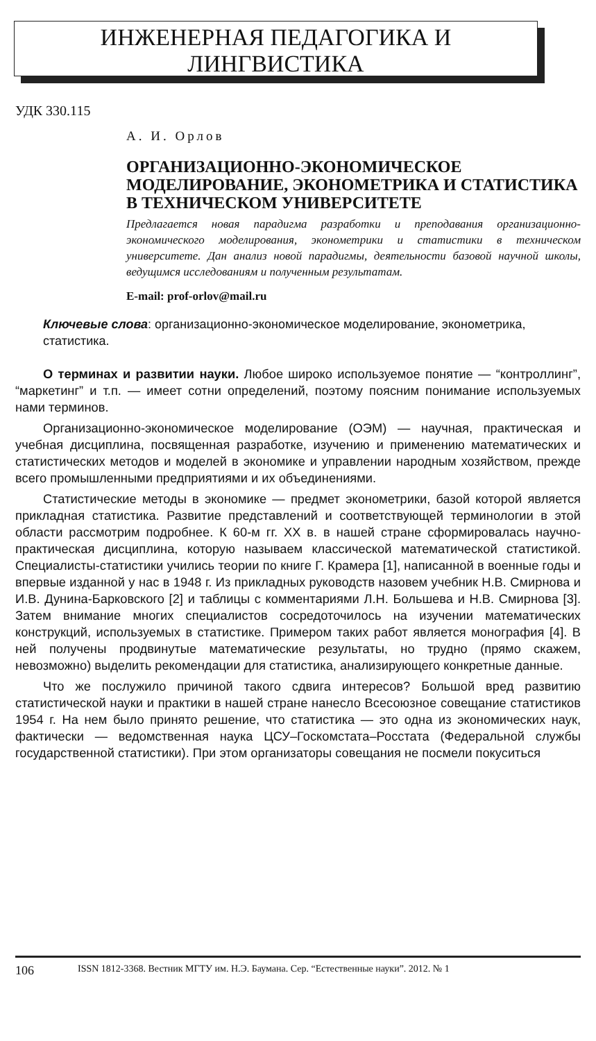ИНЖЕНЕРНАЯ ПЕДАГОГИКА И
ЛИНГВИСТИКА
УДК 330.115
А. И. Орлов
ОРГАНИЗАЦИОННО-ЭКОНОМИЧЕСКОЕ МОДЕЛИРОВАНИЕ, ЭКОНОМЕТРИКА И СТАТИСТИКА В ТЕХНИЧЕСКОМ УНИВЕРСИТЕТЕ
Предлагается новая парадигма разработки и преподавания организационно-экономического моделирования, эконометрики и статистики в техническом университете. Дан анализ новой парадигмы, деятельности базовой научной школы, ведущимся исследованиям и полученным результатам.
E-mail: prof-orlov@mail.ru
Ключевые слова: организационно-экономическое моделирование, эконометрика, статистика.
О терминах и развитии науки. Любое широко используемое понятие — “контроллинг”, “маркетинг” и т.п. — имеет сотни определений, поэтому поясним понимание используемых нами терминов.
Организационно-экономическое моделирование (ОЭМ) — научная, практическая и учебная дисциплина, посвященная разработке, изучению и применению математических и статистических методов и моделей в экономике и управлении народным хозяйством, прежде всего промышленными предприятиями и их объединениями.
Статистические методы в экономике — предмет эконометрики, базой которой является прикладная статистика. Развитие представлений и соответствующей терминологии в этой области рассмотрим подробнее. К 60-м гг. XX в. в нашей стране сформировалась научно-практическая дисциплина, которую называем классической математической статистикой. Специалисты-статистики учились теории по книге Г. Крамера [1], написанной в военные годы и впервые изданной у нас в 1948 г. Из прикладных руководств назовем учебник Н.В. Смирнова и И.В. Дунина-Барковского [2] и таблицы с комментариями Л.Н. Большева и Н.В. Смирнова [3]. Затем внимание многих специалистов сосредоточилось на изучении математических конструкций, используемых в статистике. Примером таких работ является монография [4]. В ней получены продвинутые математические результаты, но трудно (прямо скажем, невозможно) выделить рекомендации для статистика, анализирующего конкретные данные.
Что же послужило причиной такого сдвига интересов? Большой вред развитию статистической науки и практики в нашей стране нанесло Всесоюзное совещание статистиков 1954 г. На нем было принято решение, что статистика — это одна из экономических наук, фактически — ведомственная наука ЦСУ–Госкомстата–Росстата (Федеральной службы государственной статистики). При этом организаторы совещания не посмели покуситься
106 ISSN 1812-3368. Вестник МГТУ им. Н.Э. Баумана. Сер. “Естественные науки”. 2012. № 1